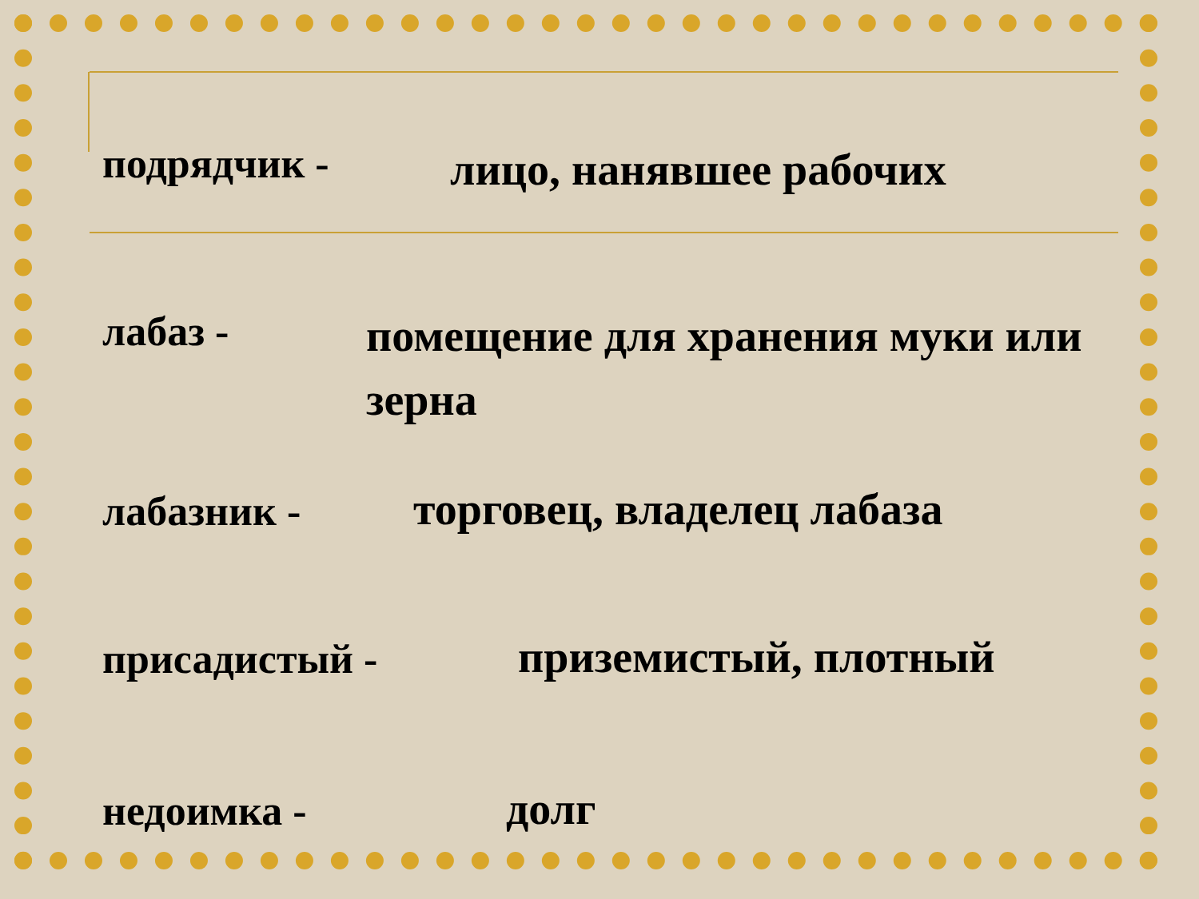подрядчик - лицо, нанявшее рабочих
лабаз -
помещение для хранения муки или зерна
лабазник - торговец, владелец лабаза
присадистый - приземистый, плотный
недоимка - долг